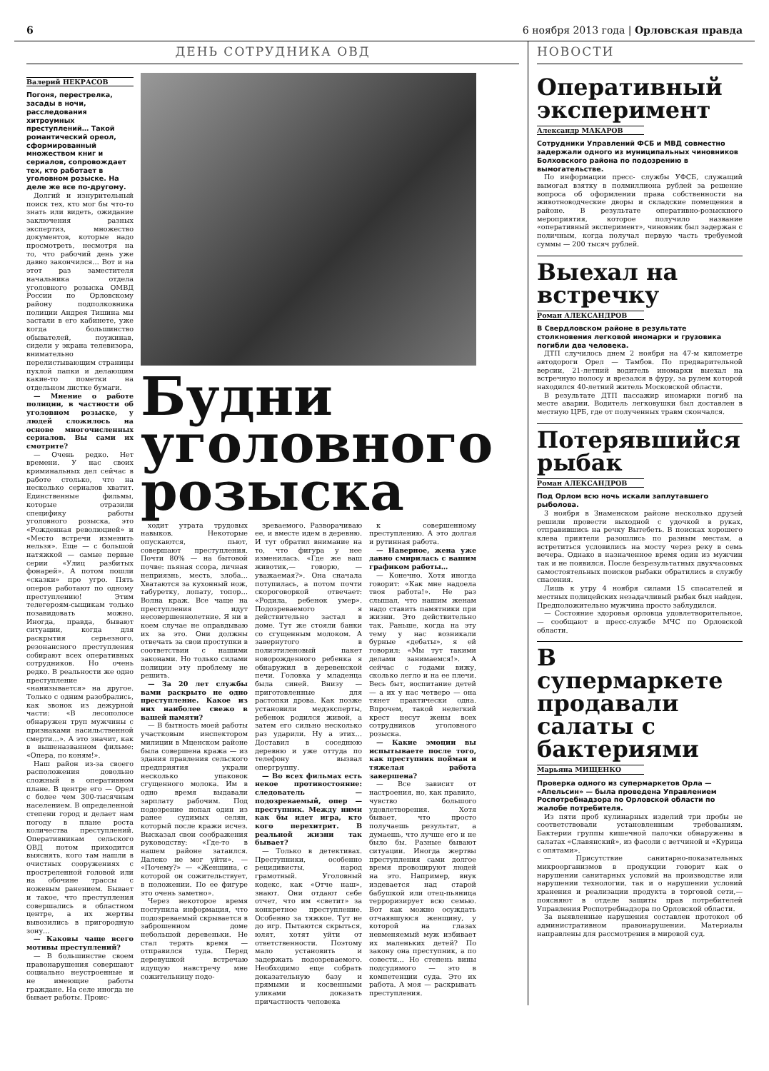6 6 ноября 2013 года | Орловская правда
ДЕНЬ СОТРУДНИКА ОВД
Валерий НЕКРАСОВ
Погоня, перестрелка, засады в ночи, расследования хитроумных преступлений… Такой романтический ореол, сформированный множеством книг и сериалов, сопровождает тех, кто работает в уголовном розыске. На деле же все по-другому.
Долгий и изнурительный поиск тех, кто мог бы что-то знать или видеть, ожидание заключения разных экспертиз, множество документов, которые надо просмотреть, несмотря на то, что рабочий день уже давно закончился… Вот и на этот раз заместителя начальника отдела уголовного розыска ОМВД России по Орловскому району подполковника полиции Андрея Тишина мы застали в его кабинете, уже когда большинство обывателей, поужинав, сидели у экрана телевизора, внимательно перелистывающим страницы пухлой папки и делающим какие-то пометки на отдельном листке бумаги.
— Мнение о работе полиции, в частности об уголовном розыске, у людей сложилось на основе многочисленных сериалов. Вы сами их смотрите?
— Очень редко. Нет времени. У нас своих криминальных дел сейчас в работе столько, что на несколько сериалов хватит. Единственные фильмы, которые отразили специфику работы уголовного розыска, это «Рожденная революцией» и «Место встречи изменить нельзя». Еще — с большой натяжкой — самые первые серии «Улиц разбитых фонарей». А потом пошли «сказки» про угро. Пять оперов работают по одному преступлению! Этим телегероям-сыщикам только позавидовать можно. Иногда, правда, бывают ситуации, когда для раскрытия серьезного, резонансного преступления собирают всех оперативных сотрудников. Но очень редко. В реальности же одно преступление «нанизывается» на другое. Только с одним разобрались, как звонок из дежурной части: «В лесополосе обнаружен труп мужчины с признаками насильственной смерти…». А это значит, как в вышеназванном фильме: «Опера, по коням!».
Наш район из-за своего расположения довольно сложный в оперативном плане. В центре его — Орел с более чем 300-тысячным населением. В определенной степени город и делает нам погоду в плане роста количества преступлений. Оперативникам сельского ОВД потом приходится выяснять, кого там нашли в очистных сооружениях с простреленной головой или на обочине трассы с ножевым ранением. Бывает и такое, что преступления совершались в областном центре, а их жертвы вывозились в пригородную зону…
— Каковы чаще всего мотивы преступлений?
— В большинстве своем правонарушения совершают социально неустроенные и не имеющие работы граждане. На селе иногда не бывает работы. Проис-
Будни уголовного розыска
ходит утрата трудовых навыков. Некоторые опускаются, пьют, совершают преступления. Почти 80% — на бытовой почве: пьяная ссора, личная неприязнь, месть, злоба… Хватаются за кухонный нож, табуретку, лопату, топор… Волна краж. Все чаще на преступления идут несовершеннолетние. Я ни в коем случае не оправдываю их за это. Они должны отвечать за свои проступки в соответствии с нашими законами. Но только силами полиции эту проблему не решить.
— За 20 лет службы вами раскрыто не одно преступление. Какое из них наиболее свежо в вашей памяти?
— В бытность моей работы участковым инспектором милиции в Мценском районе была совершена кража — из здания правления сельского предприятия украли несколько упаковок сгущенного молока. Им в одно время выдавали зарплату рабочим. Под подозрение попал один из ранее судимых селян, который после кражи исчез. Высказал свои соображения руководству: «Где-то в нашем районе затаился. Далеко не мог уйти». — «Почему?» — «Женщина, с которой он сожительствует, в положении. По ее фигуре это очень заметно».
Через некоторое время поступила информация, что подозреваемый скрывается в заброшенном доме небольшой деревеньки. Не стал терять время — отправился туда. Перед деревушкой встречаю идущую навстречу мне сожительницу подо-
зреваемого. Разворачиваю ее, и вместе идем в деревню. И тут обратил внимание на то, что фигура у нее изменилась. «Где же ваш животик,— говорю, — уважаемая?». Она сначала потупилась, а потом почти скороговоркой отвечает: «Родила, ребенок умер». Подозреваемого я действительно застал в доме. Тут же стояли банки со сгущенным молоком. А завернутого в полиэтиленовый пакет новорожденного ребенка я обнаружил в деревенской печи. Головка у младенца была синей. Внизу — приготовленные для растопки дрова. Как позже установили медэксперты, ребенок родился живой, а затем его сильно несколько раз ударили. Ну а этих… Доставил в соседнюю деревню и уже оттуда по телефону вызвал опергруппу.
— Во всех фильмах есть некое противостояние: следователь — подозреваемый, опер — преступник. Между ними как бы идет игра, кто кого перехитрит. В реальной жизни так бывает?
— Только в детективах. Преступники, особенно рецидивисты, народ грамотный. Уголовный кодекс, как «Отче наш», знают. Они отдают себе отчет, что им «светит» за конкретное преступление. Особенно за тяжкое. Тут не до игр. Пытаются скрыться, юлят, хотят уйти от ответственности. Поэтому мало установить и задержать подозреваемого. Необходимо еще собрать доказательную базу и прямыми и косвенными уликами доказать причастность человека
к совершенному преступлению. А это долгая и рутинная работа.
— Наверное, жена уже давно смирилась с вашим графиком работы…
— Конечно. Хотя иногда говорит: «Как мне надоела твоя работа!». Не раз слышал, что нашим женам надо ставить памятники при жизни. Это действительно так. Раньше, когда на эту тему у нас возникали бурные «дебаты», я ей говорил: «Мы тут такими делами занимаемся!». А сейчас с годами вижу, сколько легло и на ее плечи. Весь быт, воспитание детей — а их у нас четверо — она тянет практически одна. Впрочем, такой нелегкий крест несут жены всех сотрудников уголовного розыска.
— Какие эмоции вы испытываете после того, как преступник пойман и тяжелая работа завершена?
— Все зависит от настроения, но, как правило, чувство большого удовлетворения. Хотя бывает, что просто получаешь результат, а думаешь, что лучше его и не было бы. Разные бывают ситуации. Иногда жертвы преступления сами долгое время провоцируют людей на это. Например, внук издевается над старой бабушкой или отец-пьяница терроризирует всю семью. Вот как можно осуждать отчаявшуюся женщину, у которой на глазах невменяемый муж избивает их маленьких детей? По закону она преступник, а по совести… Но степень вины подсудимого — это в компетенции суда. Это их работа. А моя — раскрывать преступления.
НОВОСТИ
Оперативный эксперимент
Александр МАКАРОВ
Сотрудники Управлений ФСБ и МВД совместно задержали одного из муниципальных чиновников Болховского района по подозрению в вымогательстве.
По информации пресс- службы УФСБ, служащий вымогал взятку в полмиллиона рублей за решение вопроса об оформлении права собственности на животноводческие дворы и складские помещения в районе. В результате оперативно-розыскного мероприятия, которое получило название «оперативный эксперимент», чиновник был задержан с поличным, когда получал первую часть требуемой суммы — 200 тысяч рублей.
Выехал на встречку
Роман АЛЕКСАНДРОВ
В Свердловском районе в результате столкновения легковой иномарки и грузовика погибли два человека.
ДТП случилось днем 2 ноября на 47-м километре автодороги Орел — Тамбов. По предварительной версии, 21-летний водитель иномарки выехал на встречную полосу и врезался в фуру, за рулем которой находился 40-летний житель Московской области.
В результате ДТП пассажир иномарки погиб на месте аварии. Водитель легковушки был доставлен в местную ЦРБ, где от полученных травм скончался.
Потерявшийся рыбак
Роман АЛЕКСАНДРОВ
Под Орлом всю ночь искали заплутавшего рыболова.
3 ноября в Знаменском районе несколько друзей решили провести выходной с удочкой в руках, отправившись на речку Вытебеть. В поисках хорошего клева приятели разошлись по разным местам, а встретиться условились на мосту через реку в семь вечера. Однако в назначенное время один из мужчин так и не появился. После безрезультатных двухчасовых самостоятельных поисков рыбаки обратились в службу спасения.
Лишь к утру 4 ноября силами 15 спасателей и местных полицейских незадачливый рыбак был найден. Предположительно мужчина просто заблудился.
— Состояние здоровья орловца удовлетворительное,— сообщают в пресс-службе МЧС по Орловской области.
В супермаркете продавали салаты с бактериями
Марьяна МИЩЕНКО
Проверка одного из супермаркетов Орла — «Апельсин» — была проведена Управлением Роспотребнадзора по Орловской области по жалобе потребителя.
Из пяти проб кулинарных изделий три пробы не соответствовали установленным требованиям. Бактерии группы кишечной палочки обнаружены в салатах «Славянский», из фасоли с ветчиной и «Курица с опятами».
— Присутствие санитарно-показательных микроорганизмов в продукции говорит как о нарушении санитарных условий на производстве или нарушении технологии, так и о нарушении условий хранения и реализации продукта в торговой сети,— поясняют в отделе защиты прав потребителей Управления Роспотребнадзора по Орловской области.
За выявленные нарушения составлен протокол об административном правонарушении. Материалы направлены для рассмотрения в мировой суд.